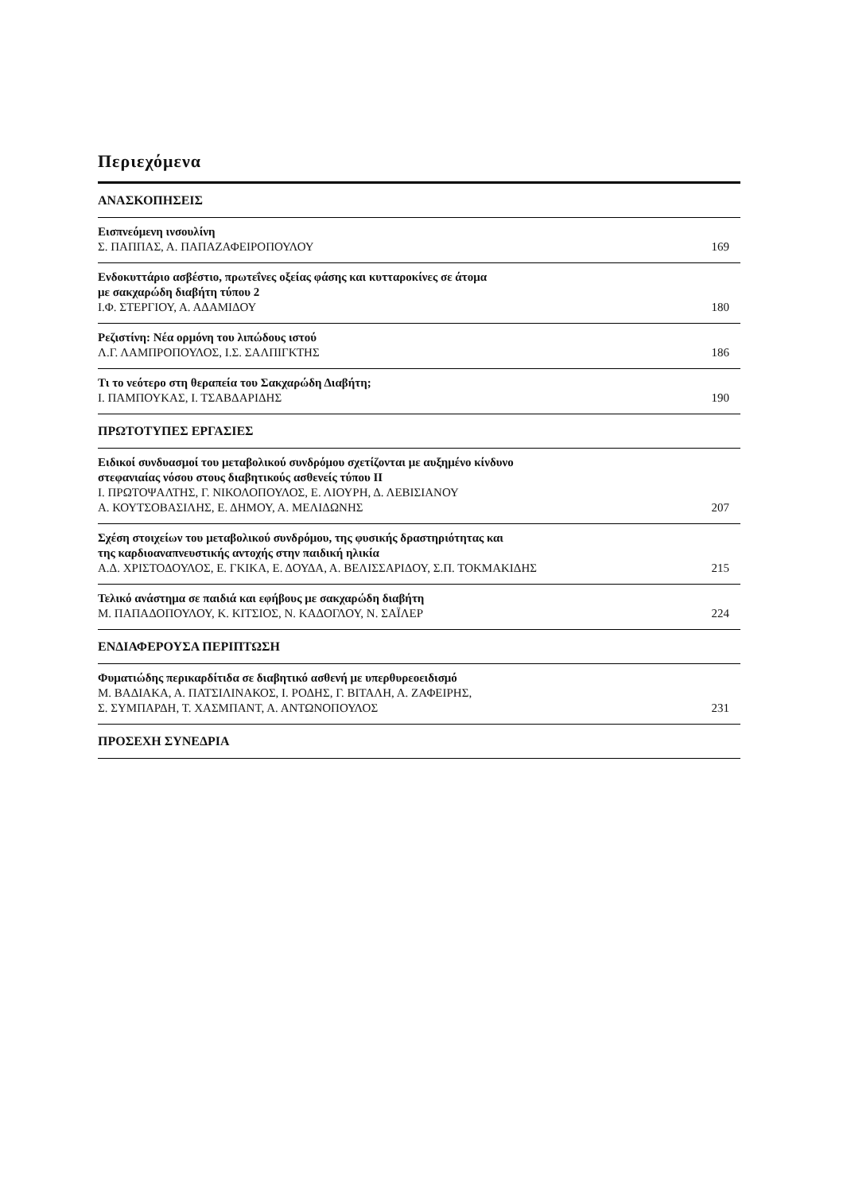Περιεχόμενα
ΑΝΑΣΚΟΠΗΣΕΙΣ
Εισπνεόμενη ινσουλίνη
Σ. ΠΑΠΠΑΣ, Α. ΠΑΠΑΖΑΦΕΙΡΟΠΟΥΛΟΥ
169
Ενδοκυττάριο ασβέστιο, πρωτεΐνες οξείας φάσης και κυτταροκίνες σε άτομα
με σακχαρώδη διαβήτη τύπου 2
Ι.Φ. ΣΤΕΡΓΙΟΥ, Α. ΑΔΑΜΙΔΟΥ
180
Ρεζιστίνη: Νέα ορμόνη του λιπώδους ιστού
Λ.Γ. ΛΑΜΠΡΟΠΟΥΛΟΣ, Ι.Σ. ΣΑΛΠΙΓΚΤΗΣ
186
Τι το νεότερο στη θεραπεία του Σακχαρώδη Διαβήτη;
Ι. ΠΑΜΠΟΥΚΑΣ, Ι. ΤΣΑΒΔΑΡΙΔΗΣ
190
ΠΡΩΤΟΤΥΠΕΣ ΕΡΓΑΣΙΕΣ
Ειδικοί συνδυασμοί του μεταβολικού συνδρόμου σχετίζονται με αυξημένο κίνδυνο
στεφανιαίας νόσου στους διαβητικούς ασθενείς τύπου ΙΙ
Ι. ΠΡΩΤΟΨΑΛΤΗΣ, Γ. ΝΙΚΟΛΟΠΟΥΛΟΣ, Ε. ΛΙΟΥΡΗ, Δ. ΛΕΒΙΣΙΑΝΟΥ
Α. ΚΟΥΤΣΟΒΑΣΙΛΗΣ, Ε. ΔΗΜΟΥ, Α. ΜΕΛΙΔΩΝΗΣ
207
Σχέση στοιχείων του μεταβολικού συνδρόμου, της φυσικής δραστηριότητας και
της καρδιοαναπνευστικής αντοχής στην παιδική ηλικία
Α.Δ. ΧΡΙΣΤΟΔΟΥΛΟΣ, Ε. ΓΚΙΚΑ, Ε. ΔΟΥΔΑ, Α. ΒΕΛΙΣΣΑΡΙΔΟΥ, Σ.Π. ΤΟΚΜΑΚΙΔΗΣ
215
Τελικό ανάστημα σε παιδιά και εφήβους με σακχαρώδη διαβήτη
Μ. ΠΑΠΑΔΟΠΟΥΛΟΥ, Κ. ΚΙΤΣΙΟΣ, Ν. ΚΑΔΟΓΛΟΥ, Ν. ΣΑΪΛΕΡ
224
ΕΝΔΙΑΦΕΡΟΥΣΑ ΠΕΡΙΠΤΩΣΗ
Φυματιώδης περικαρδίτιδα σε διαβητικό ασθενή με υπερθυρεοειδισμό
Μ. ΒΑΔΙΑΚΑ, Α. ΠΑΤΣΙΛΙΝΑΚΟΣ, Ι. ΡΟΔΗΣ, Γ. ΒΙΤΑΛΗ, Α. ΖΑΦΕΙΡΗΣ,
Σ. ΣΥΜΠΑΡΔΗ, Τ. ΧΑΣΜΠΑΝΤ, Α. ΑΝΤΩΝΟΠΟΥΛΟΣ
231
ΠΡΟΣΕΧΗ ΣΥΝΕΔΡΙΑ